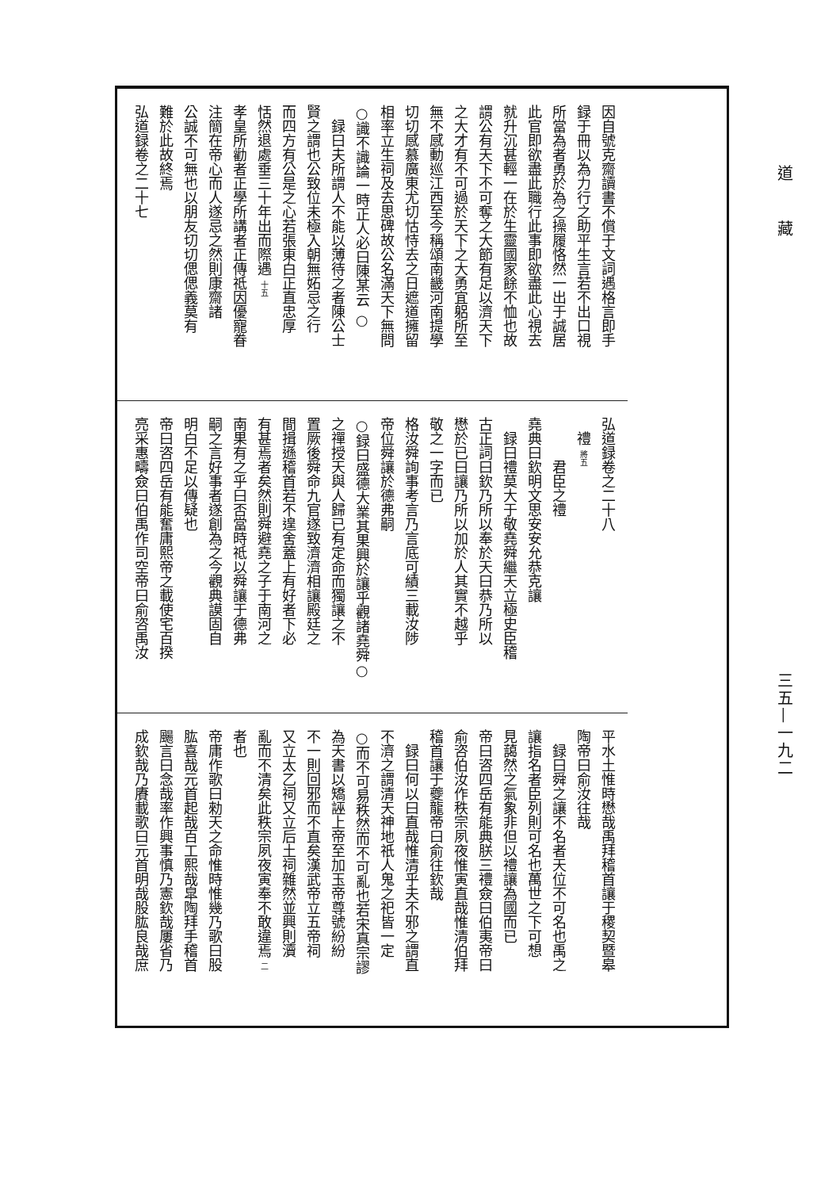道藏
三五—一九二
因自號克齋讀書不償于文詞遇格言即手
録于冊以為力行之助平生言若不出口視
所當為者勇於為之操履恪然一出于誠居
此官即欲盡此職行此事即欲盡此心視去
就升沉甚輕一在於生靈國家餘不恤也故
謂公有天下不可奪之大節有足以濟天下
之大才有不可過於天下之大勇宜躳所至
無不感動巡江西至今稱頌南畿河南提學
切切感慕廣東尤切怙恃去之日遮道擁留
相率立生祠及去思碑故公名滿天下無問
○識不識論一時正人必曰陳某云 ○
録曰夫所謂人不能以薄待之者陳公士
賢之謂也公致位未極入朝無妬忌之行
而四方有公是之心若張東白正直忠厚
恬然退處垂三十年出而際遇 十五
孝皇所勸者正學所講者正傳祗因優寵眷
注簡在帝心而人遂忌之然則康齋諸
公誠不可無也以朋友切切偲偲義莫有
難於此故終焉
弘道録卷之二十七
弘道録卷之二十八
禮 將五
君臣之禮
堯典曰欽明文思安安允恭克讓
録曰禮莫大于敬堯舜繼天立極史臣稽
古正詞曰欽乃所以奉於天曰恭乃所以
懋於已曰讓乃所以加於人其實不越乎
敬之一字而已
格汝舜詢事考言乃言底可績三載汝陟
帝位舜讓於德弗嗣
○録曰盛德大業其果興於讓乎觀諸堯舜○
之禪授天與人歸已有定命而獨讓之不
置厥後舜命九官遂致濟濟相讓殿廷之
間揖遜稽首若不遑舍蓋上有好者下必
有甚焉者矣然則舜避堯之子于南河之
南果有之乎曰否當時祗以舜讓于德弗
嗣之言好事者遂創為之今觀典謨固自
明白不足以傳疑也
帝曰咨四岳有能奮庸熙帝之載使宅百揆
亮采惠疇僉曰伯禹作司空帝曰俞咨禹汝
平水土惟時懋哉禹拜稽首讓于稷契暨皋
陶帝曰俞汝往哉
録曰舜之讓不名者天位不可名也禹之
讓指名者臣列則可名也萬世之下可想
見藹然之氣象非但以禮讓為國而已
帝曰咨四岳有能典朕三禮僉曰伯夷帝曰
俞咨伯汝作秩宗夙夜惟寅直哉惟清伯拜
稽首讓于夔龍帝曰俞往欽哉
録曰何以曰直哉惟清乎夫不邪之謂直
不濟之謂清天神地祇人鬼之祀皆一定
○而不可易秩然而不可亂也若宋真宗謬
為天書以矯誣上帝至加玉帝尊號紛紛
不一則回邪而不直矣漢武帝立五帝祠
又立太乙祠又立后土祠雜然並興則瀆
亂而不清矣此秩宗夙夜寅奉不敢違焉 二
者也
帝庸作歌曰勑天之命惟時惟幾乃歌曰股
肱喜哉元首起哉百工熙哉皐陶拜手稽首
颺言曰念哉率作興事慎乃憲欽哉屢省乃
成欽哉乃賡載歌曰元首明哉股肱良哉庶